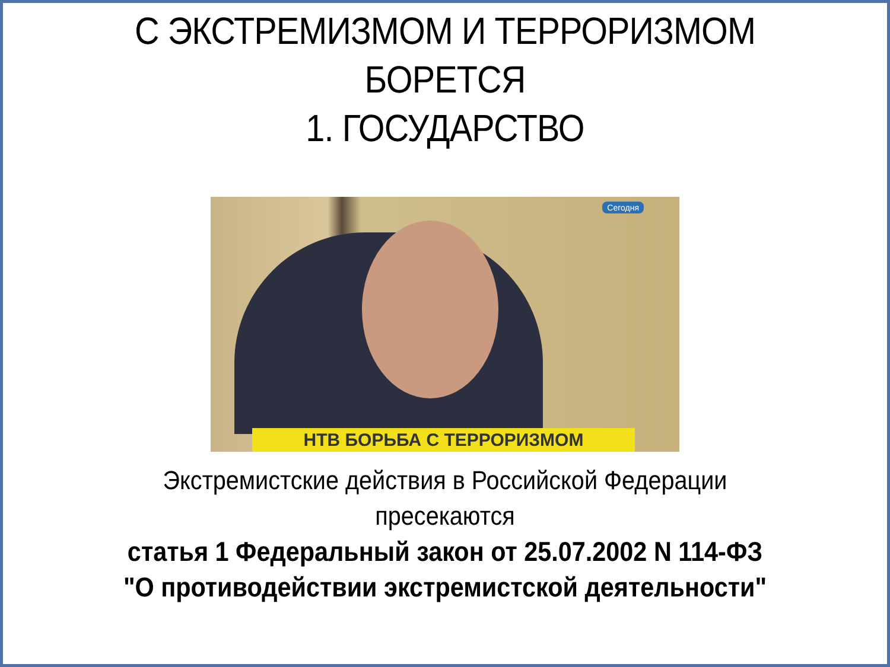С ЭКСТРЕМИЗМОМ И ТЕРРОРИЗМОМ
БОРЕТСЯ
1. ГОСУДАРСТВО
Сегодня
НТВ БОРЬБА С ТЕРРОРИЗМОМ
Экстремистские действия в Российской Федерации
пресекаются
статья 1 Федеральный закон от 25.07.2002 N 114-ФЗ
"О противодействии экстремистской деятельности"